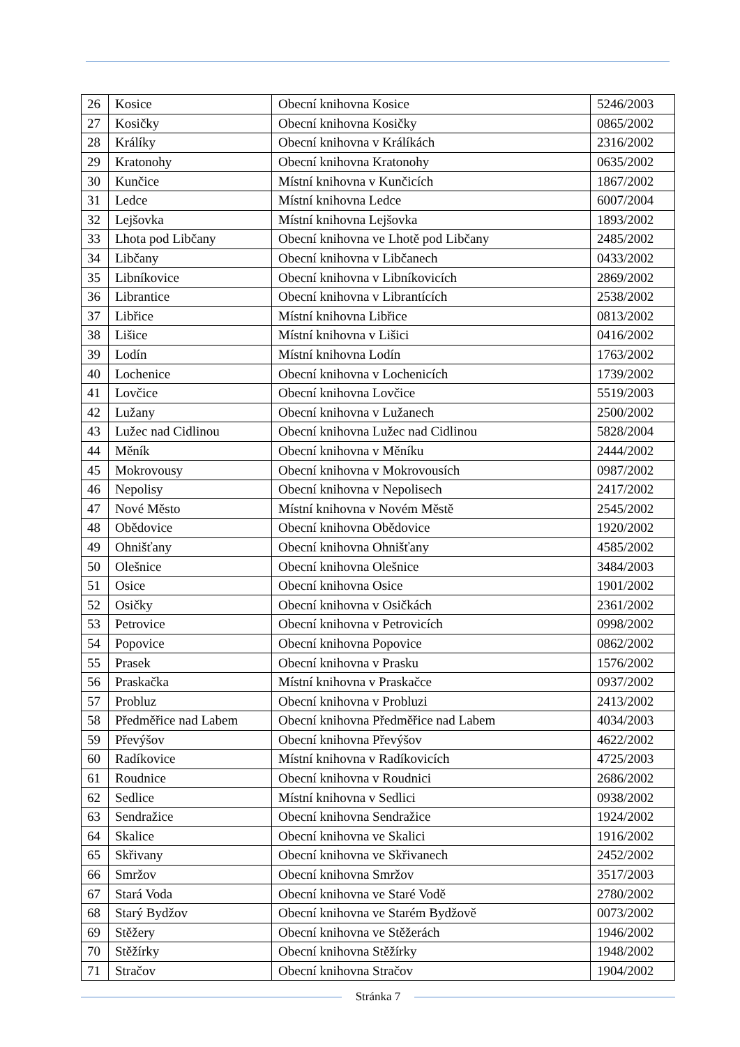| 26 | Kosice | Obecní knihovna Kosice | 5246/2003 |
| 27 | Kosičky | Obecní knihovna Kosičky | 0865/2002 |
| 28 | Králíky | Obecní knihovna v Králíkách | 2316/2002 |
| 29 | Kratonohy | Obecní knihovna Kratonohy | 0635/2002 |
| 30 | Kunčice | Místní knihovna v Kunčicích | 1867/2002 |
| 31 | Ledce | Místní knihovna Ledce | 6007/2004 |
| 32 | Lejšovka | Místní knihovna Lejšovka | 1893/2002 |
| 33 | Lhota pod Libčany | Obecní knihovna ve Lhotě pod Libčany | 2485/2002 |
| 34 | Libčany | Obecní knihovna v Libčanech | 0433/2002 |
| 35 | Libníkovice | Obecní knihovna v Libníkovicích | 2869/2002 |
| 36 | Librantice | Obecní knihovna v Librantících | 2538/2002 |
| 37 | Libřice | Místní knihovna Libřice | 0813/2002 |
| 38 | Lišice | Místní knihovna v Lišici | 0416/2002 |
| 39 | Lodín | Místní knihovna Lodín | 1763/2002 |
| 40 | Lochenice | Obecní knihovna v Lochenicích | 1739/2002 |
| 41 | Lovčice | Obecní knihovna Lovčice | 5519/2003 |
| 42 | Lužany | Obecní knihovna v Lužanech | 2500/2002 |
| 43 | Lužec nad Cidlinou | Obecní knihovna Lužec nad Cidlinou | 5828/2004 |
| 44 | Měník | Obecní knihovna v Měníku | 2444/2002 |
| 45 | Mokrovousy | Obecní knihovna v Mokrovousích | 0987/2002 |
| 46 | Nepolisy | Obecní knihovna v Nepolisech | 2417/2002 |
| 47 | Nové Město | Místní knihovna v Novém Městě | 2545/2002 |
| 48 | Obědovice | Obecní knihovna Obědovice | 1920/2002 |
| 49 | Ohnišťany | Obecní knihovna Ohnišťany | 4585/2002 |
| 50 | Olešnice | Obecní knihovna Olešnice | 3484/2003 |
| 51 | Osice | Obecní knihovna Osice | 1901/2002 |
| 52 | Osičky | Obecní knihovna v Osičkách | 2361/2002 |
| 53 | Petrovice | Obecní knihovna v Petrovicích | 0998/2002 |
| 54 | Popovice | Obecní knihovna Popovice | 0862/2002 |
| 55 | Prasek | Obecní knihovna v Prasku | 1576/2002 |
| 56 | Praskačka | Místní knihovna v Praskačce | 0937/2002 |
| 57 | Probluz | Obecní knihovna v Probluzi | 2413/2002 |
| 58 | Předměřice nad Labem | Obecní knihovna Předměřice nad Labem | 4034/2003 |
| 59 | Převýšov | Obecní knihovna Převýšov | 4622/2002 |
| 60 | Radíkovice | Místní knihovna v Radíkovicích | 4725/2003 |
| 61 | Roudnice | Obecní knihovna v Roudnici | 2686/2002 |
| 62 | Sedlice | Místní knihovna v Sedlici | 0938/2002 |
| 63 | Sendražice | Obecní knihovna Sendražice | 1924/2002 |
| 64 | Skalice | Obecní knihovna ve Skalici | 1916/2002 |
| 65 | Skřivany | Obecní knihovna ve Skřivanech | 2452/2002 |
| 66 | Smržov | Obecní knihovna Smržov | 3517/2003 |
| 67 | Stará Voda | Obecní knihovna ve Staré Vodě | 2780/2002 |
| 68 | Starý Bydžov | Obecní knihovna ve Starém Bydžově | 0073/2002 |
| 69 | Stěžery | Obecní knihovna ve Stěžerách | 1946/2002 |
| 70 | Stěžírky | Obecní knihovna Stěžírky | 1948/2002 |
| 71 | Stračov | Obecní knihovna Stračov | 1904/2002 |
Stránka 7